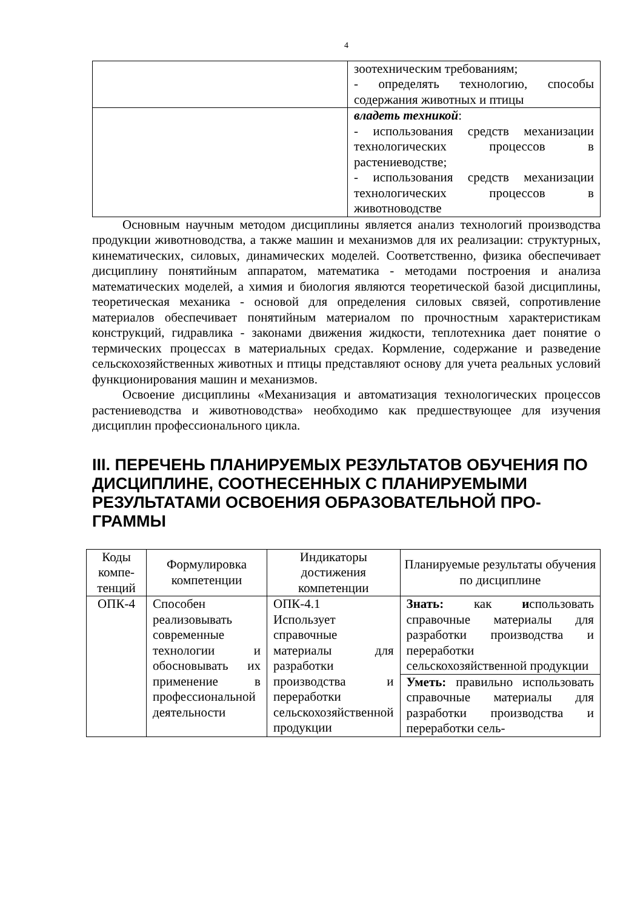4
| | зоотехническим требованиям; - определять технологию, способы содержания животных и птицы |
| | владеть техникой : - использования средств механизации технологических процессов в растениеводстве; - использования средств механизации технологических процессов в животноводстве |
Основным научным методом дисциплины является анализ технологий производства продукции животноводства, а также машин и механизмов для их реализации: структурных, кинематических, силовых, динамических моделей. Соответственно, физика обеспечивает дисциплину понятийным аппаратом, математика - методами построения и анализа математических моделей, а химия и биология являются теоретической базой дисциплины, теоретическая механика - основой для определения силовых связей, сопротивление материалов обеспечивает понятийным материалом по прочностным характеристикам конструкций, гидравлика - законами движения жидкости, теплотехника дает понятие о термических процессах в материальных средах. Кормление, содержание и разведение сельскохозяйственных животных и птицы представляют основу для учета реальных условий функционирования машин и механизмов.
Освоение дисциплины «Механизация и автоматизация технологических процессов растениеводства и животноводства» необходимо как предшествующее для изучения дисциплин профессионального цикла.
III. ПЕРЕЧЕНЬ ПЛАНИРУЕМЫХ РЕЗУЛЬТАТОВ ОБУЧЕНИЯ ПО ДИСЦИПЛИНЕ, СООТНЕСЕННЫХ С ПЛАНИРУЕМЫМИ РЕЗУЛЬТАТАМИ ОСВОЕНИЯ ОБРАЗОВАТЕЛЬНОЙ ПРО-ГРАММЫ
| Коды компе-тенций | Формулировка компетенции | Индикаторы достижения компетенции | Планируемые результаты обучения по дисциплине |
| --- | --- | --- | --- |
| ОПК-4 | Способен реализовывать современные технологии и обосновывать их применение в профессиональной деятельности | ОПК-4.1 Использует справочные материалы для разработки производства и переработки сельскохозяйственной продукции | Знать: как и спользовать справочные материалы для разработки производства и переработки сельскохозяйственной продукции |
| | | | Уметь: правильно использовать справочные материалы для разработки производства и переработки сель- |